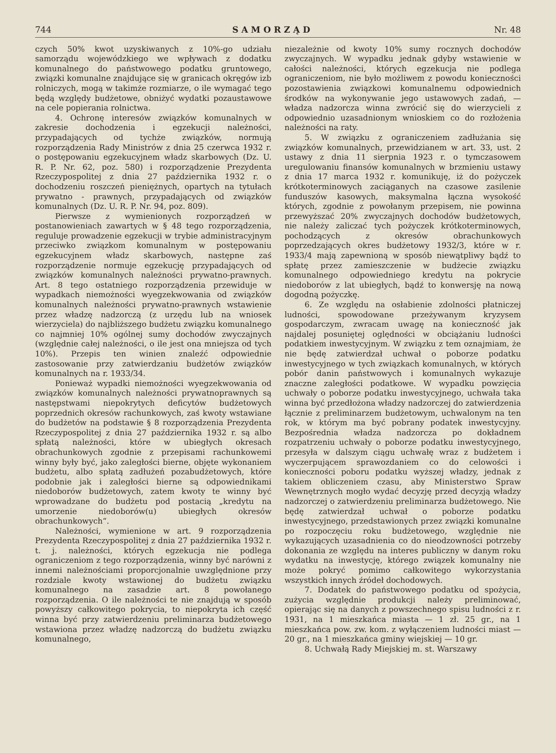744 SAMORZĄD Nr. 48
czych 50% kwot uzyskiwanych z 10%-go udziału samorządu wojewódzkiego we wpływach z dodatku komunalnego do państwowego podatku gruntowego, związki komunalne znajdujące się w granicach okręgów izb rolniczych, mogą w takimże rozmiarze, o ile wymagać tego będą względy budżetowe, obniżyć wydatki pozaustawowe na cele popierania rolnictwa.
4. Ochronę interesów związków komunalnych w zakresie dochodzenia i egzekucji należności, przypadających od tychże związków, normują rozporządzenia Rady Ministrów z dnia 25 czerwca 1932 r. o postępowaniu egzekucyjnem władz skarbowych (Dz. U. R. P. Nr. 62, poz. 580) i rozporządzenie Prezydenta Rzeczypospolitej z dnia 27 października 1932 r. o dochodzeniu roszczeń pieniężnych, opartych na tytułach prywatno - prawnych, przypadających od związków komunalnych (Dz. U. R. P. Nr. 94, poz. 809).
Pierwsze z wymienionych rozporządzeń w postanowieniach zawartych w § 48 tego rozporządzenia, reguluje prowadzenie egzekucji w trybie administracyjnym przeciwko związkom komunalnym w postępowaniu egzekucyjnem władz skarbowych, następne zaś rozporządzenie normuje egzekucję przypadających od związków komunalnych należności prywatno-prawnych. Art. 8 tego ostatniego rozporządzenia przewiduje w wypadkach niemożności wyegzekwowania od związków komunalnych należności prywatno-prawnych wstawienie przez władzę nadzorczą (z urzędu lub na wniosek wierzyciela) do najbliższego budżetu związku komunalnego co najmniej 10% ogólnej sumy dochodów zwyczajnych (względnie całej należności, o ile jest ona mniejsza od tych 10%). Przepis ten winien znaleźć odpowiednie zastosowanie przy zatwierdzaniu budżetów związków komunalnych na r. 1933/34.
Ponieważ wypadki niemożności wyegzekwowania od związków komunalnych należności prywatnoprawnych są następstwami niepokrytych deficytów budżetowych poprzednich okresów rachunkowych, zaś kwoty wstawiane do budżetów na podstawie § 8 rozporządzenia Prezydenta Rzeczypospolitej z dnia 27 października 1932 r. są albo spłatą należności, które w ubiegłych okresach obrachunkowych zgodnie z przepisami rachunkowemi winny były być, jako zaległości bierne, objęte wykonaniem budżetu, albo spłatą zadłużeń pozabudżetowych, które podobnie jak i zaległości bierne są odpowiednikami niedoborów budżetowych, zatem kwoty te winny być wprowadzane do budżetu pod postacią „kredytu na umorzenie niedoborów(u) ubiegłych okresów obrachunkowych“.
Należności, wymienione w art. 9 rozporządzenia Prezydenta Rzeczypospolitej z dnia 27 października 1932 r. t. j. należności, których egzekucja nie podlega ograniczeniom z tego rozporządzenia, winny być narówni z innemi należnościami proporcjonalnie uwzględnione przy rozdziale kwoty wstawionej do budżetu związku komunalnego na zasadzie art. 8 powołanego rozporządzenia. O ile należności te nie znajdują w sposób powyższy całkowitego pokrycia, to niepokryta ich część winna być przy zatwierdzeniu preliminarza budżetowego wstawiona przez władzę nadzorczą do budżetu związku komunalnego,
niezależnie od kwoty 10% sumy rocznych dochodów zwyczajnych. W wypadku jednak gdyby wstawienie w całości należności, których egzekucja nie podlega ograniczeniom, nie było możliwem z powodu konieczności pozostawienia związkowi komunalnemu odpowiednich środków na wykonywanie jego ustawowych zadań, — władza nadzorcza winna zwrócić się do wierzycieli z odpowiednio uzasadnionym wnioskiem co do rozłożenia należności na raty.
5. W związku z ograniczeniem zadłużania się związków komunalnych, przewidzianem w art. 33, ust. 2 ustawy z dnia 11 sierpnia 1923 r. o tymczasowem uregulowaniu finansów komunalnych w brzmieniu ustawy z dnia 17 marca 1932 r. komunikuję, iż do pożyczek krótkoterminowych zaciąganych na czasowe zasilenie funduszów kasowych, maksymalna łączna wysokość których, zgodnie z powołanym przepisem, nie powinna przewyższać 20% zwyczajnych dochodów budżetowych, nie należy zaliczać tych pożyczek krótkoterminowych, pochodzących z okresów obrachunkowych poprzedzających okres budżetowy 1932/3, które w r. 1933/4 mają zapewnioną w sposób niewątpliwy bądź to spłatę przez zamieszczenie w budżecie związku komunalnego odpowiedniego kredytu na pokrycie niedoborów z lat ubiegłych, bądź to konwersję na nową dogodną pożyczkę.
6. Ze względu na osłabienie zdolności płatniczej ludności, spowodowane przeżywanym kryzysem gospodarczym, zwracam uwagę na konieczność jak najdalej posuniętej oględności w obciążaniu ludności podatkiem inwestycyjnym. W związku z tem oznajmiam, że nie będę zatwierdzał uchwał o poborze podatku inwestycyjnego w tych związkach komunalnych, w których pobór danin państwowych i komunalnych wykazuje znaczne zaległości podatkowe. W wypadku powzięcia uchwały o poborze podatku inwestycyjnego, uchwała taka winna być przedłożona władzy nadzorczej do zatwierdzenia łącznie z preliminarzem budżetowym, uchwalonym na ten rok, w którym ma być pobrany podatek inwestycyjny. Bezpośrednia władza nadzorcza po dokładnem rozpatrzeniu uchwały o poborze podatku inwestycyjnego, przesyła w dalszym ciągu uchwałę wraz z budżetem i wyczerpującem sprawozdaniem co do celowości i konieczności poboru podatku wyższej władzy, jednak z takiem obliczeniem czasu, aby Ministerstwo Spraw Wewnętrznych mogło wydać decyzję przed decyzją władzy nadzorczej o zatwierdzeniu preliminarza budżetowego. Nie będę zatwierdzał uchwał o poborze podatku inwestycyjnego, przedstawionych przez związki komunalne po rozpoczęciu roku budżetowego, względnie nie wykazujących uzasadnienia co do nieodzowności potrzeby dokonania ze względu na interes publiczny w danym roku wydatku na inwestycję, którego związek komunalny nie może pokryć pomimo całkowitego wykorzystania wszystkich innych źródeł dochodowych.
7. Dodatek do państwowego podatku od spożycia, zużycia względnie produkcji należy preliminować, opierając się na danych z powszechnego spisu ludności z r. 1931, na 1 mieszkańca miasta — 1 zł. 25 gr., na 1 mieszkańca pow. zw. kom. z wyłączeniem ludności miast — 20 gr., na 1 mieszkańca gminy wiejskiej — 10 gr.
8. Uchwałą Rady Miejskiej m. st. Warszawy